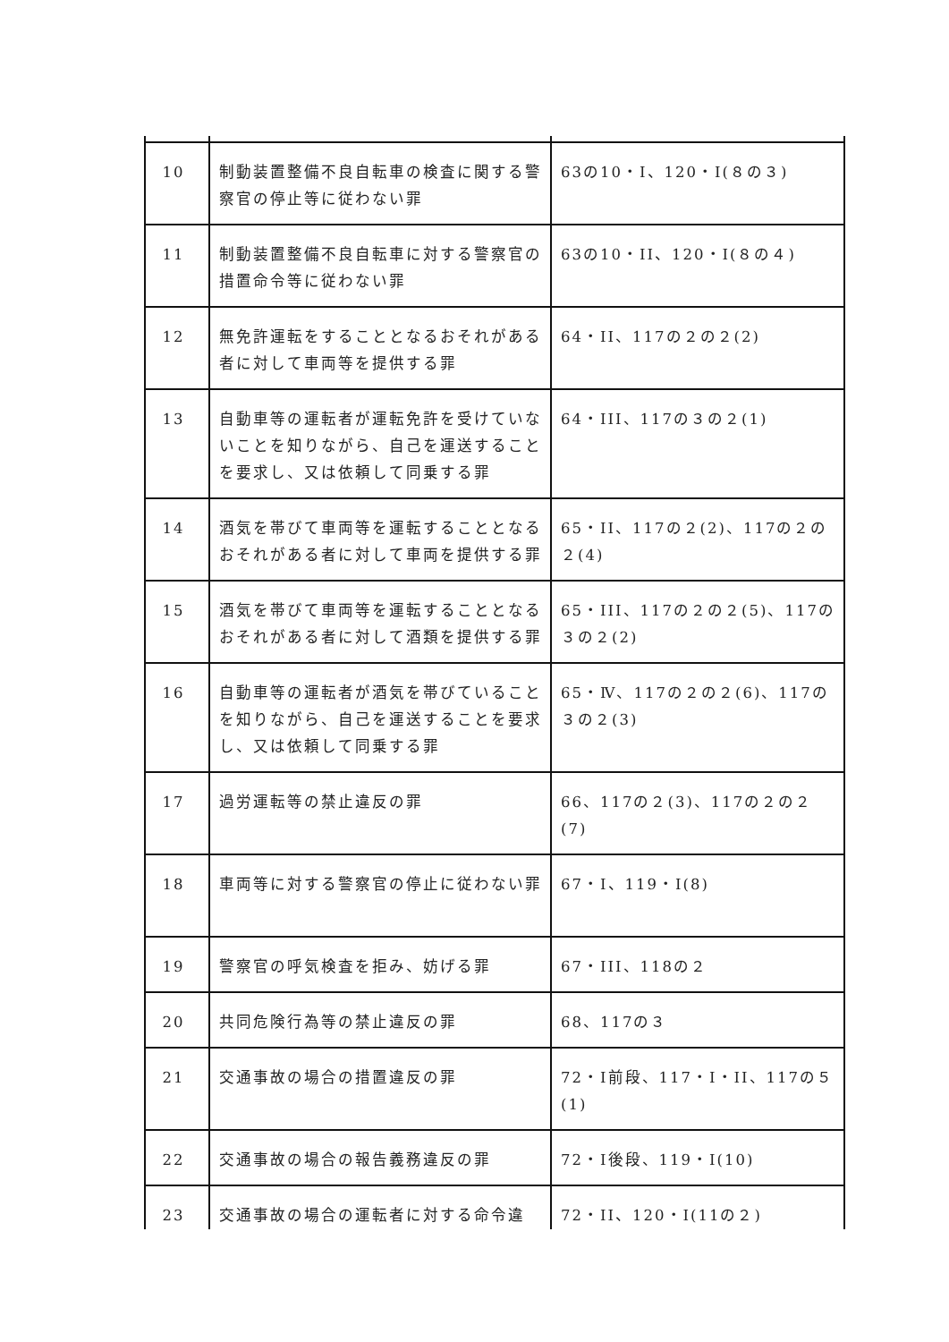| 10 | 制動装置整備不良自転車の検査に関する警察官の停止等に従わない罪 | 63の10・Ⅰ、120・Ⅰ(８の３) |
| 11 | 制動装置整備不良自転車に対する警察官の措置命令等に従わない罪 | 63の10・II、120・Ⅰ(８の４) |
| 12 | 無免許運転をすることとなるおそれがある者に対して車両等を提供する罪 | 64・II、117の２の２(2) |
| 13 | 自動車等の運転者が運転免許を受けていないことを知りながら、自己を運送することを要求し、又は依頼して同乗する罪 | 64・III、117の３の２(1) |
| 14 | 酒気を帯びて車両等を運転することとなるおそれがある者に対して車両を提供する罪 | 65・II、117の２(2)、117の２の２(4) |
| 15 | 酒気を帯びて車両等を運転することとなるおそれがある者に対して酒類を提供する罪 | 65・III、117の２の２(5)、117の３の２(2) |
| 16 | 自動車等の運転者が酒気を帯びていることを知りながら、自己を運送することを要求し、又は依頼して同乗する罪 | 65・Ⅳ、117の２の２(6)、117の３の２(3) |
| 17 | 過労運転等の禁止違反の罪 | 66、117の２(3)、117の２の２(7) |
| 18 | 車両等に対する警察官の停止に従わない罪 | 67・I、119・I(8) |
| 19 | 警察官の呼気検査を拒み、妨げる罪 | 67・III、118の２ |
| 20 | 共同危険行為等の禁止違反の罪 | 68、117の３ |
| 21 | 交通事故の場合の措置違反の罪 | 72・I前段、117・Ⅰ・II、117の５(1) |
| 22 | 交通事故の場合の報告義務違反の罪 | 72・I後段、119・I(10) |
| 23 | 交通事故の場合の運転者に対する命令違 | 72・II、120・I(11の２) |